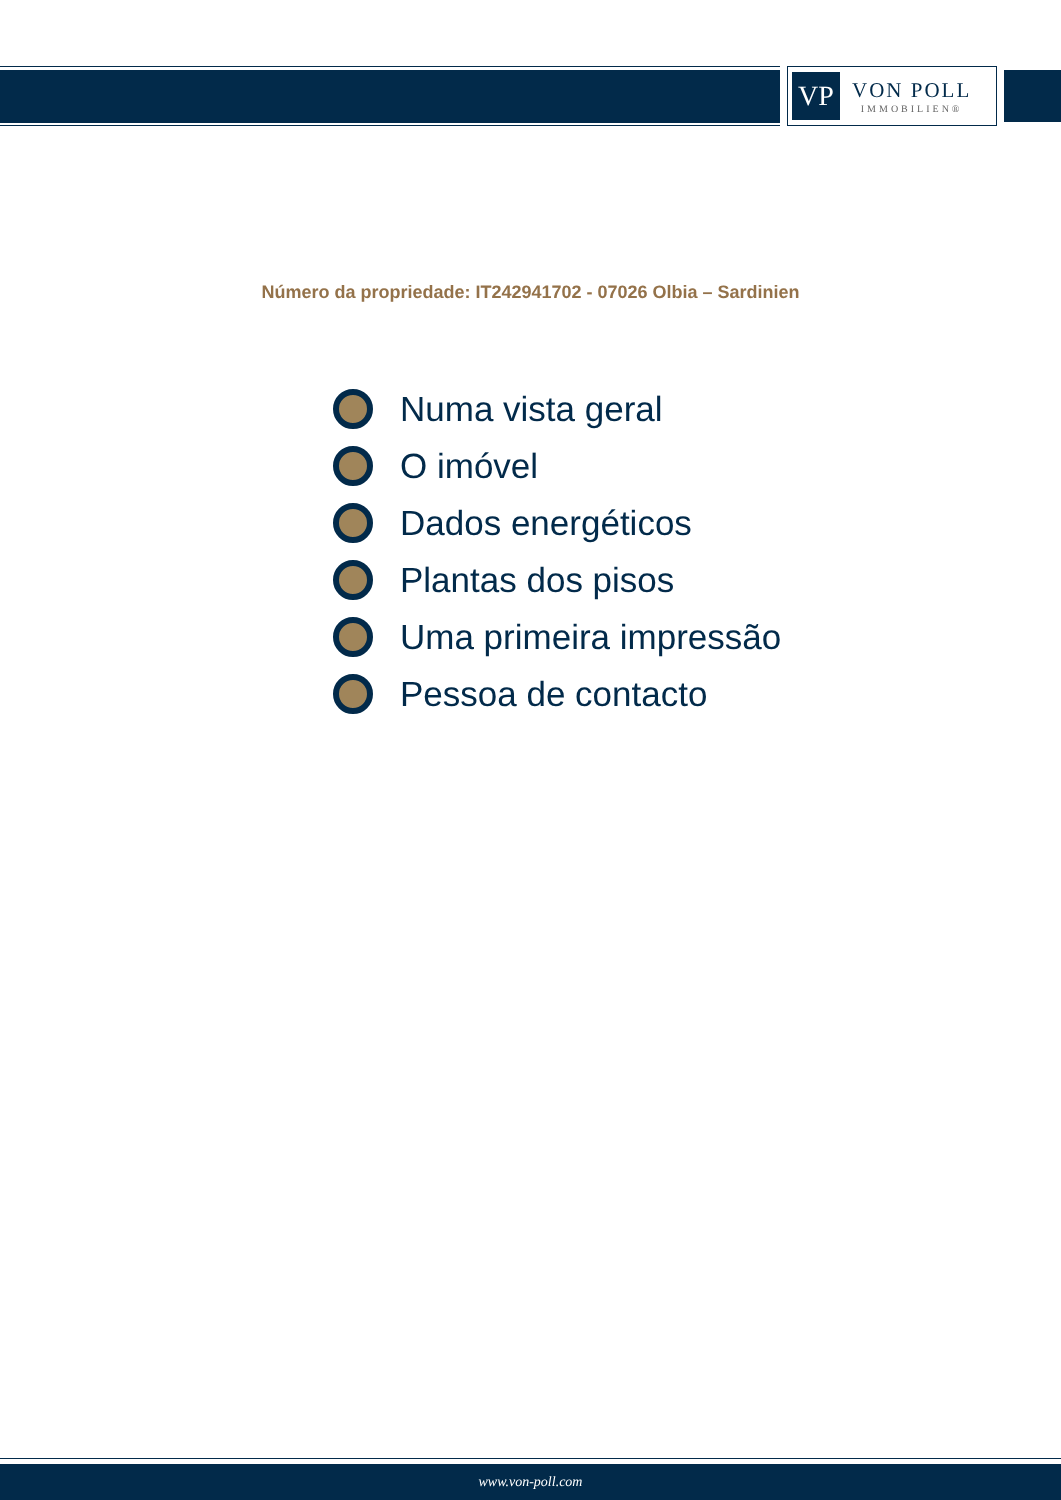VP
VON POLL
IMMOBILIEN®
Número da propriedade: IT242941702 - 07026 Olbia – Sardinien
Numa vista geral
O imóvel
Dados energéticos
Plantas dos pisos
Uma primeira impressão
Pessoa de contacto
www.von-poll.com